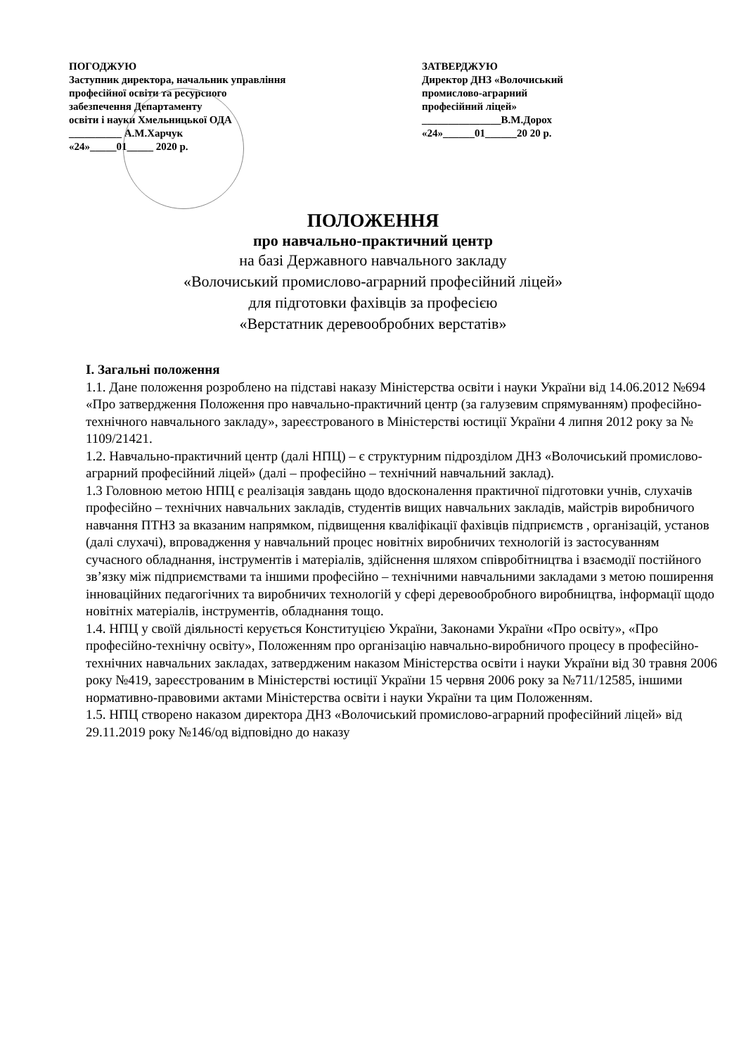ПОГОДЖУЮ
Заступник директора, начальник управління
професійної освіти та ресурсного
забезпечення Департаменту
освіти і науки Хмельницької ОДА
__________ А.М.Харчук
«24»_____01_____ 2020 р.
ЗАТВЕРДЖУЮ
Директор ДНЗ «Волочиський
промислово-аграрний
професійний ліцей»
_______________В.М.Дорох
«24»______01______20 20 р.
ПОЛОЖЕННЯ
про навчально-практичний центр
на базі Державного навчального закладу
«Волочиський промислово-аграрний професійний ліцей»
для підготовки фахівців за професією
«Верстатник деревообробних верстатів»
I. Загальні положення
1.1. Дане положення розроблено на підставі наказу Міністерства освіти і науки України від 14.06.2012 №694 «Про затвердження Положення про навчально-практичний центр (за галузевим спрямуванням) професійно-технічного навчального закладу», зареєстрованого в Міністерстві юстиції України 4 липня 2012 року за № 1109/21421.
1.2. Навчально-практичний центр (далі НПЦ) – є структурним підрозділом ДНЗ «Волочиський промислово-аграрний професійний ліцей» (далі – професійно – технічний навчальний заклад).
1.3 Головною метою НПЦ є реалізація завдань щодо вдосконалення практичної підготовки учнів, слухачів професійно – технічних навчальних закладів, студентів вищих навчальних закладів, майстрів виробничого навчання ПТНЗ за вказаним напрямком, підвищення кваліфікації фахівців підприємств , організацій, установ (далі слухачі), впровадження у навчальний процес новітніх виробничих технологій із застосуванням сучасного обладнання, інструментів і матеріалів, здійснення шляхом співробітництва і взаємодії постійного зв’язку між підприємствами та іншими професійно – технічними навчальними закладами з метою поширення інноваційних педагогічних та виробничих технологій у сфері деревообробного виробництва, інформації щодо новітніх матеріалів, інструментів, обладнання тощо.
1.4. НПЦ у своїй діяльності керується Конституцією України, Законами України «Про освіту», «Про професійно-технічну освіту», Положенням про організацію навчально-виробничого процесу в професійно-технічних навчальних закладах, затвердженим наказом Міністерства освіти і науки України від 30 травня 2006 року №419, зареєстрованим в Міністерстві юстиції України 15 червня 2006 року за №711/12585, іншими нормативно-правовими актами Міністерства освіти і науки України та цим Положенням.
1.5. НПЦ створено наказом директора ДНЗ «Волочиський промислово-аграрний професійний ліцей» від 29.11.2019 року №146/од відповідно до наказу